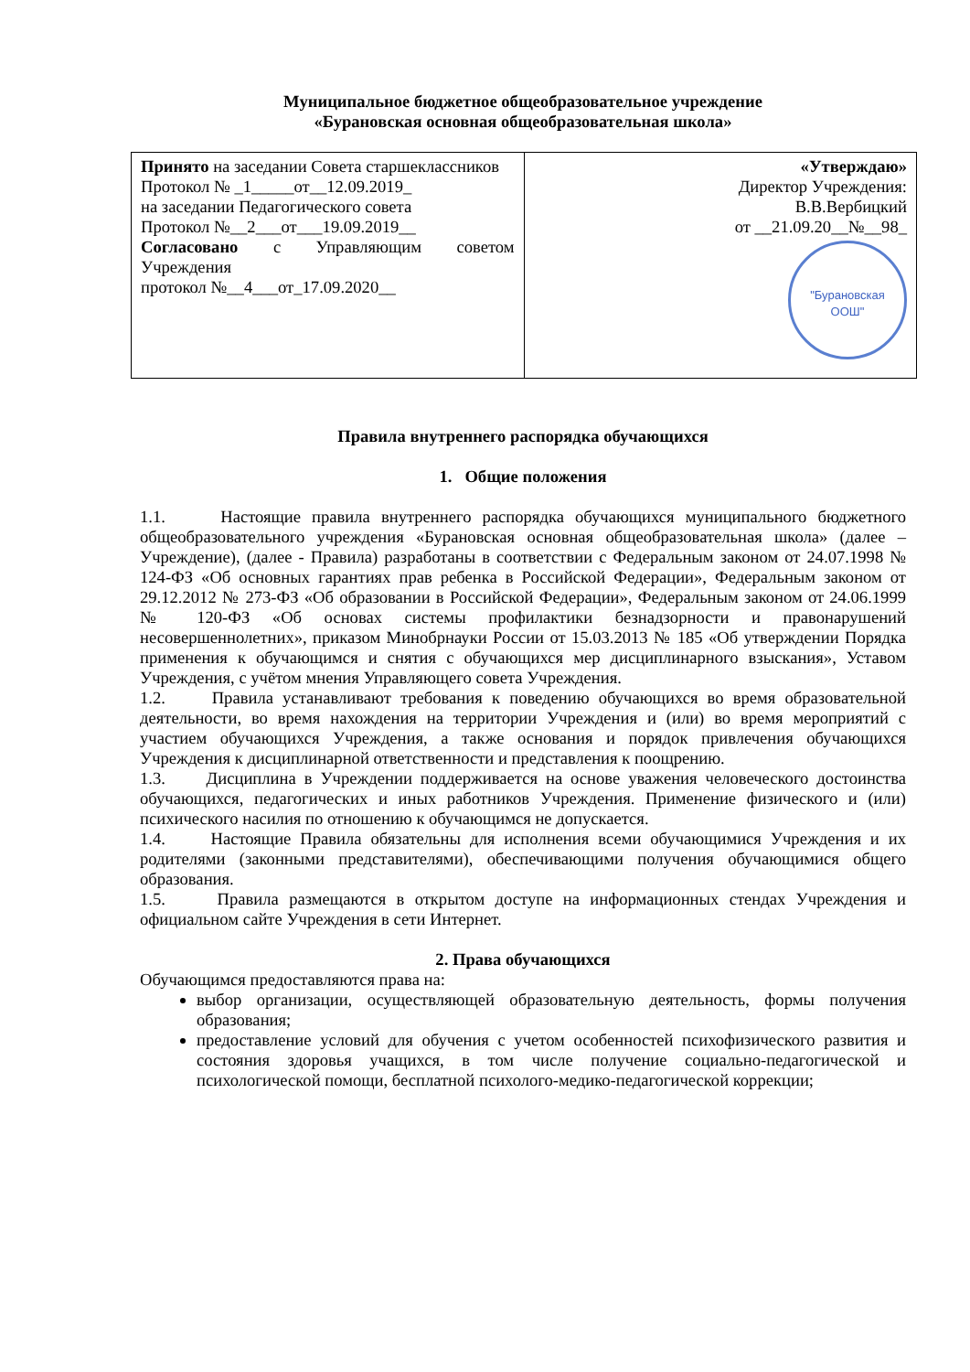Муниципальное бюджетное общеобразовательное учреждение
«Бурановская основная общеобразовательная школа»
| Принято на заседании Совета старшеклассников Протокол № _1_____от__12.09.2019_ на заседании Педагогического совета Протокол №__2___от___19.09.2019__ Согласовано с Управляющим советом Учреждения протокол №__4___от_17.09.2020__ | «Утверждаю» Директор Учреждения: В.В.Вербицкий от __21.09.20__№__98_ "Бурановская ООШ" |
Правила внутреннего распорядка обучающихся
1. Общие положения
1.1. Настоящие правила внутреннего распорядка обучающихся муниципального бюджетного общеобразовательного учреждения «Бурановская основная общеобразовательная школа» (далее – Учреждение), (далее - Правила) разработаны в соответствии с Федеральным законом от 24.07.1998 № 124-ФЗ «Об основных гарантиях прав ребенка в Российской Федерации», Федеральным законом от 29.12.2012 № 273-ФЗ «Об образовании в Российской Федерации», Федеральным законом от 24.06.1999 № 120-ФЗ «Об основах системы профилактики безнадзорности и правонарушений несовершеннолетних», приказом Минобрнауки России от 15.03.2013 № 185 «Об утверждении Порядка применения к обучающимся и снятия с обучающихся мер дисциплинарного взыскания», Уставом Учреждения, с учётом мнения Управляющего совета Учреждения.
1.2. Правила устанавливают требования к поведению обучающихся во время образовательной деятельности, во время нахождения на территории Учреждения и (или) во время мероприятий с участием обучающихся Учреждения, а также основания и порядок привлечения обучающихся Учреждения к дисциплинарной ответственности и представления к поощрению.
1.3. Дисциплина в Учреждении поддерживается на основе уважения человеческого достоинства обучающихся, педагогических и иных работников Учреждения. Применение физического и (или) психического насилия по отношению к обучающимся не допускается.
1.4. Настоящие Правила обязательны для исполнения всеми обучающимися Учреждения и их родителями (законными представителями), обеспечивающими получения обучающимися общего образования.
1.5. Правила размещаются в открытом доступе на информационных стендах Учреждения и официальном сайте Учреждения в сети Интернет.
2. Права обучающихся
Обучающимся предоставляются права на:
выбор организации, осуществляющей образовательную деятельность, формы получения образования;
предоставление условий для обучения с учетом особенностей психофизического развития и состояния здоровья учащихся, в том числе получение социально-педагогической и психологической помощи, бесплатной психолого-медико-педагогической коррекции;